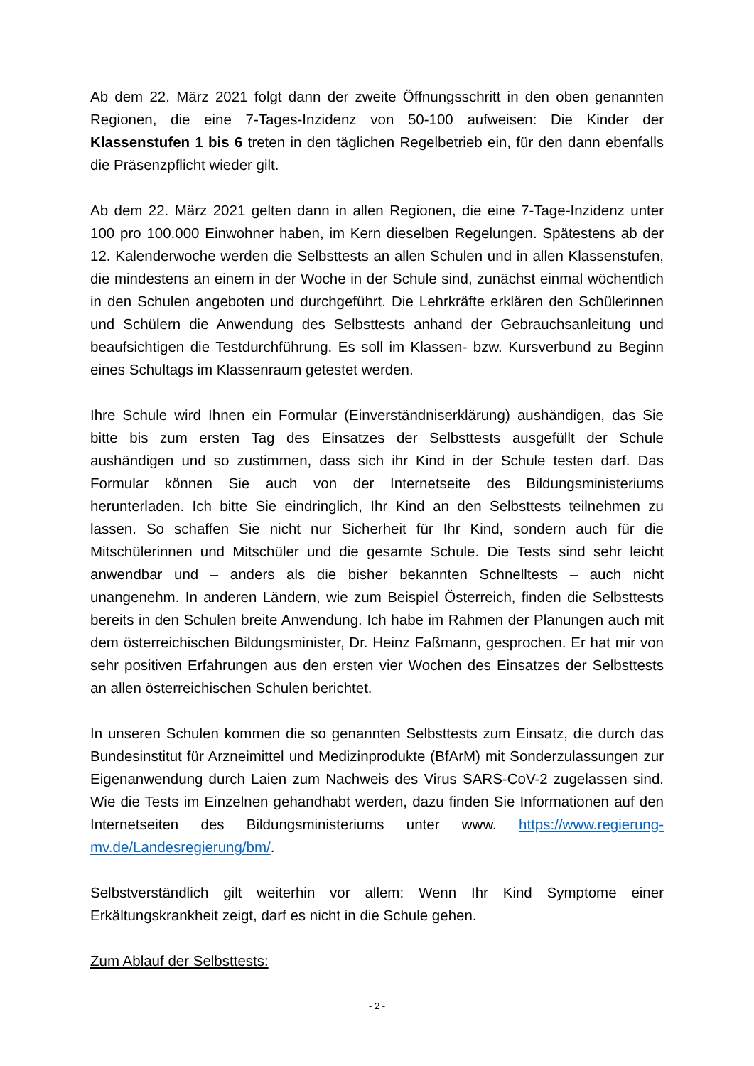Ab dem 22. März 2021 folgt dann der zweite Öffnungsschritt in den oben genannten Regionen, die eine 7-Tages-Inzidenz von 50-100 aufweisen: Die Kinder der Klassenstufen 1 bis 6 treten in den täglichen Regelbetrieb ein, für den dann ebenfalls die Präsenzpflicht wieder gilt.
Ab dem 22. März 2021 gelten dann in allen Regionen, die eine 7-Tage-Inzidenz unter 100 pro 100.000 Einwohner haben, im Kern dieselben Regelungen. Spätestens ab der 12. Kalenderwoche werden die Selbsttests an allen Schulen und in allen Klassenstufen, die mindestens an einem in der Woche in der Schule sind, zunächst einmal wöchentlich in den Schulen angeboten und durchgeführt. Die Lehrkräfte erklären den Schülerinnen und Schülern die Anwendung des Selbsttests anhand der Gebrauchsanleitung und beaufsichtigen die Testdurchführung. Es soll im Klassen- bzw. Kursverbund zu Beginn eines Schultags im Klassenraum getestet werden.
Ihre Schule wird Ihnen ein Formular (Einverständniserklärung) aushändigen, das Sie bitte bis zum ersten Tag des Einsatzes der Selbsttests ausgefüllt der Schule aushändigen und so zustimmen, dass sich ihr Kind in der Schule testen darf. Das Formular können Sie auch von der Internetseite des Bildungsministeriums herunterladen. Ich bitte Sie eindringlich, Ihr Kind an den Selbsttests teilnehmen zu lassen. So schaffen Sie nicht nur Sicherheit für Ihr Kind, sondern auch für die Mitschülerinnen und Mitschüler und die gesamte Schule. Die Tests sind sehr leicht anwendbar und – anders als die bisher bekannten Schnelltests – auch nicht unangenehm. In anderen Ländern, wie zum Beispiel Österreich, finden die Selbsttests bereits in den Schulen breite Anwendung. Ich habe im Rahmen der Planungen auch mit dem österreichischen Bildungsminister, Dr. Heinz Faßmann, gesprochen. Er hat mir von sehr positiven Erfahrungen aus den ersten vier Wochen des Einsatzes der Selbsttests an allen österreichischen Schulen berichtet.
In unseren Schulen kommen die so genannten Selbsttests zum Einsatz, die durch das Bundesinstitut für Arzneimittel und Medizinprodukte (BfArM) mit Sonderzulassungen zur Eigenanwendung durch Laien zum Nachweis des Virus SARS-CoV-2 zugelassen sind. Wie die Tests im Einzelnen gehandhabt werden, dazu finden Sie Informationen auf den Internetseiten des Bildungsministeriums unter www. https://www.regierung-mv.de/Landesregierung/bm/.
Selbstverständlich gilt weiterhin vor allem: Wenn Ihr Kind Symptome einer Erkältungskrankheit zeigt, darf es nicht in die Schule gehen.
Zum Ablauf der Selbsttests:
- 2 -